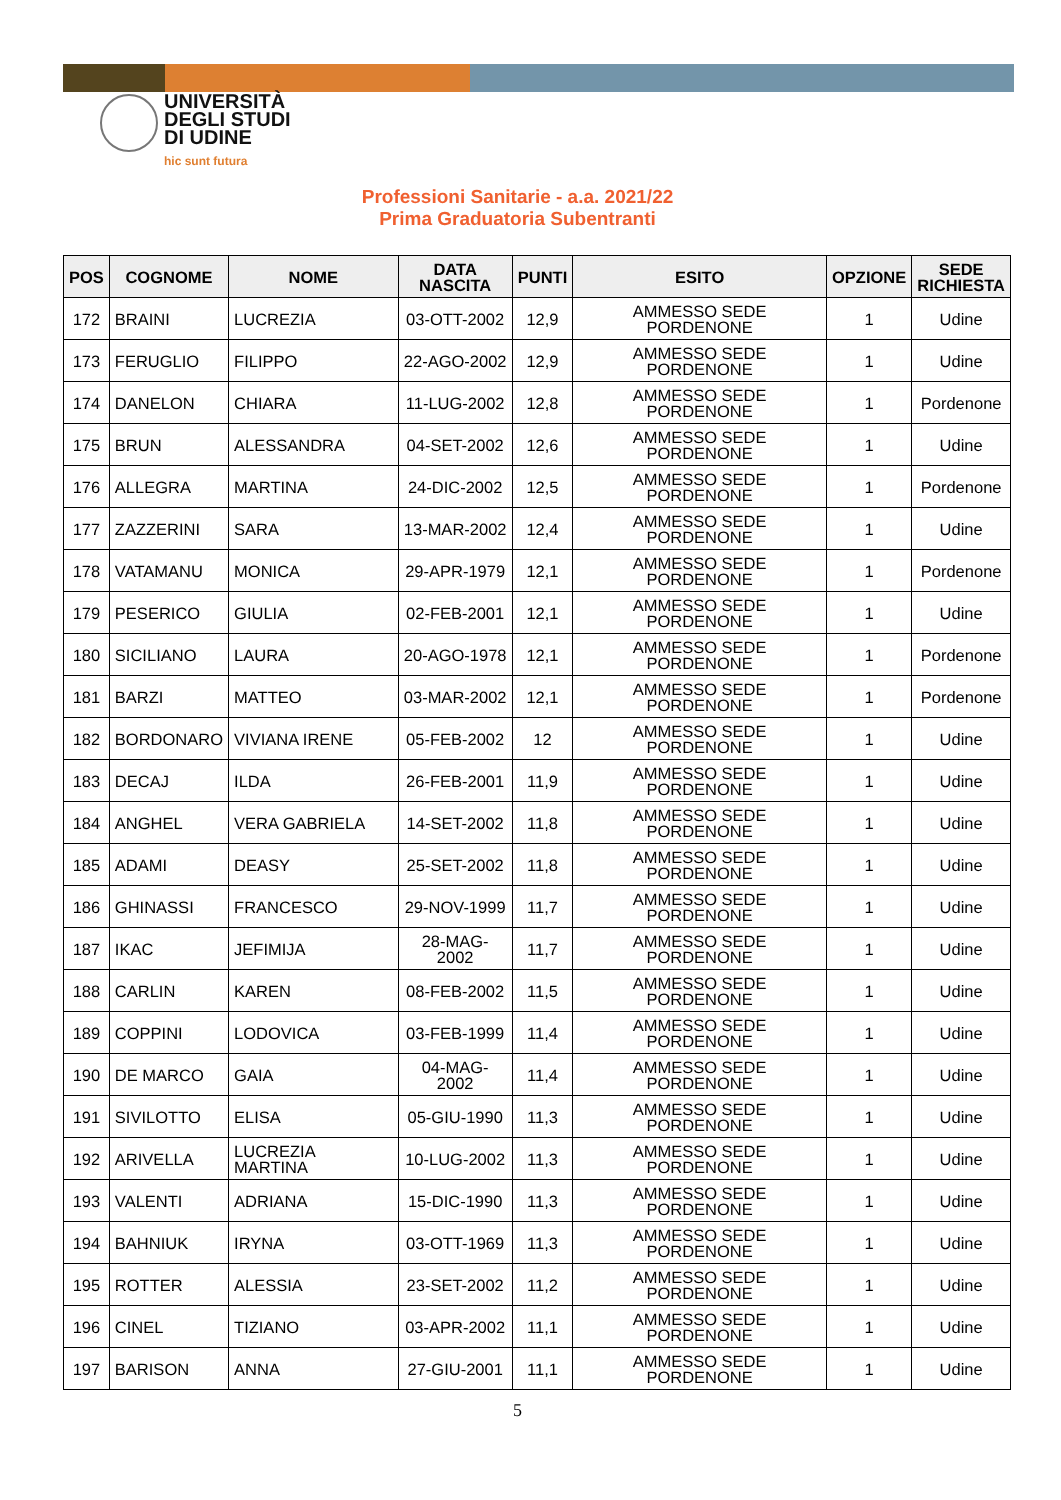UNIVERSITÀ
DEGLI STUDI
DI UDINE
hic sunt futura
Professioni Sanitarie - a.a. 2021/22
Prima Graduatoria Subentranti
| POS | COGNOME | NOME | DATA NASCITA | PUNTI | ESITO | OPZIONE | SEDE RICHIESTA |
| --- | --- | --- | --- | --- | --- | --- | --- |
| 172 | BRAINI | LUCREZIA | 03-OTT-2002 | 12,9 | AMMESSO SEDE PORDENONE | 1 | Udine |
| 173 | FERUGLIO | FILIPPO | 22-AGO-2002 | 12,9 | AMMESSO SEDE PORDENONE | 1 | Udine |
| 174 | DANELON | CHIARA | 11-LUG-2002 | 12,8 | AMMESSO SEDE PORDENONE | 1 | Pordenone |
| 175 | BRUN | ALESSANDRA | 04-SET-2002 | 12,6 | AMMESSO SEDE PORDENONE | 1 | Udine |
| 176 | ALLEGRA | MARTINA | 24-DIC-2002 | 12,5 | AMMESSO SEDE PORDENONE | 1 | Pordenone |
| 177 | ZAZZERINI | SARA | 13-MAR-2002 | 12,4 | AMMESSO SEDE PORDENONE | 1 | Udine |
| 178 | VATAMANU | MONICA | 29-APR-1979 | 12,1 | AMMESSO SEDE PORDENONE | 1 | Pordenone |
| 179 | PESERICO | GIULIA | 02-FEB-2001 | 12,1 | AMMESSO SEDE PORDENONE | 1 | Udine |
| 180 | SICILIANO | LAURA | 20-AGO-1978 | 12,1 | AMMESSO SEDE PORDENONE | 1 | Pordenone |
| 181 | BARZI | MATTEO | 03-MAR-2002 | 12,1 | AMMESSO SEDE PORDENONE | 1 | Pordenone |
| 182 | BORDONARO | VIVIANA IRENE | 05-FEB-2002 | 12 | AMMESSO SEDE PORDENONE | 1 | Udine |
| 183 | DECAJ | ILDA | 26-FEB-2001 | 11,9 | AMMESSO SEDE PORDENONE | 1 | Udine |
| 184 | ANGHEL | VERA GABRIELA | 14-SET-2002 | 11,8 | AMMESSO SEDE PORDENONE | 1 | Udine |
| 185 | ADAMI | DEASY | 25-SET-2002 | 11,8 | AMMESSO SEDE PORDENONE | 1 | Udine |
| 186 | GHINASSI | FRANCESCO | 29-NOV-1999 | 11,7 | AMMESSO SEDE PORDENONE | 1 | Udine |
| 187 | IKAC | JEFIMIJA | 28-MAG-2002 | 11,7 | AMMESSO SEDE PORDENONE | 1 | Udine |
| 188 | CARLIN | KAREN | 08-FEB-2002 | 11,5 | AMMESSO SEDE PORDENONE | 1 | Udine |
| 189 | COPPINI | LODOVICA | 03-FEB-1999 | 11,4 | AMMESSO SEDE PORDENONE | 1 | Udine |
| 190 | DE MARCO | GAIA | 04-MAG-2002 | 11,4 | AMMESSO SEDE PORDENONE | 1 | Udine |
| 191 | SIVILOTTO | ELISA | 05-GIU-1990 | 11,3 | AMMESSO SEDE PORDENONE | 1 | Udine |
| 192 | ARIVELLA | LUCREZIA MARTINA | 10-LUG-2002 | 11,3 | AMMESSO SEDE PORDENONE | 1 | Udine |
| 193 | VALENTI | ADRIANA | 15-DIC-1990 | 11,3 | AMMESSO SEDE PORDENONE | 1 | Udine |
| 194 | BAHNIUK | IRYNA | 03-OTT-1969 | 11,3 | AMMESSO SEDE PORDENONE | 1 | Udine |
| 195 | ROTTER | ALESSIA | 23-SET-2002 | 11,2 | AMMESSO SEDE PORDENONE | 1 | Udine |
| 196 | CINEL | TIZIANO | 03-APR-2002 | 11,1 | AMMESSO SEDE PORDENONE | 1 | Udine |
| 197 | BARISON | ANNA | 27-GIU-2001 | 11,1 | AMMESSO SEDE PORDENONE | 1 | Udine |
5